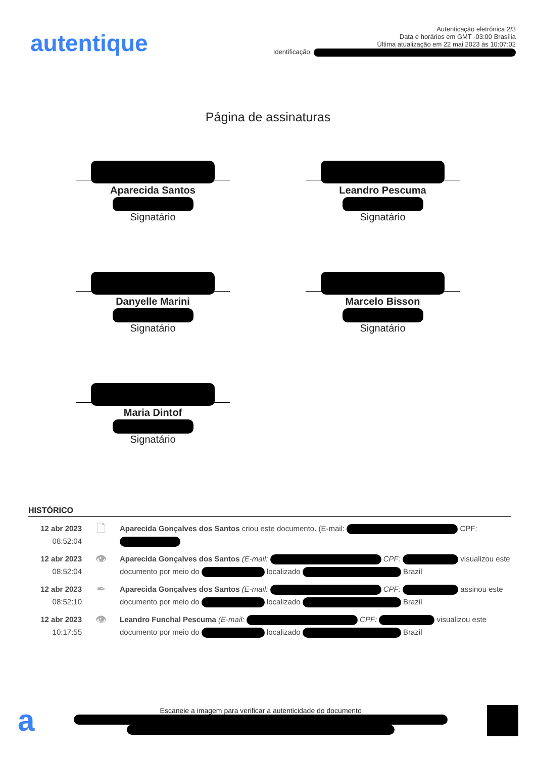autentique
Autenticação eletrônica 2/3
Data e horários em GMT -03:00 Brasília
Última atualização em 22 mai 2023 às 10:07:02
Identificação:
Página de assinaturas
Aparecida Santos
Signatário
Leandro Pescuma
Signatário
Danyelle Marini
Signatário
Marcelo Bisson
Signatário
Maria Dintof
Signatário
HISTÓRICO
12 abr 2023
08:52:04
🗋
Aparecida Gonçalves dos Santos criou este documento. (E-mail: CPF:
12 abr 2023
08:52:04
👁
Aparecida Gonçalves dos Santos (E-mail: CPF: visualizou este documento por meio do localizado Brazil
12 abr 2023
08:52:10
✒
Aparecida Gonçalves dos Santos (E-mail: CPF: assinou este documento por meio do localizado Brazil
12 abr 2023
10:17:55
👁
Leandro Funchal Pescuma (E-mail: CPF: visualizou este documento por meio do localizado Brazil
a
Escaneie a imagem para verificar a autenticidade do documento